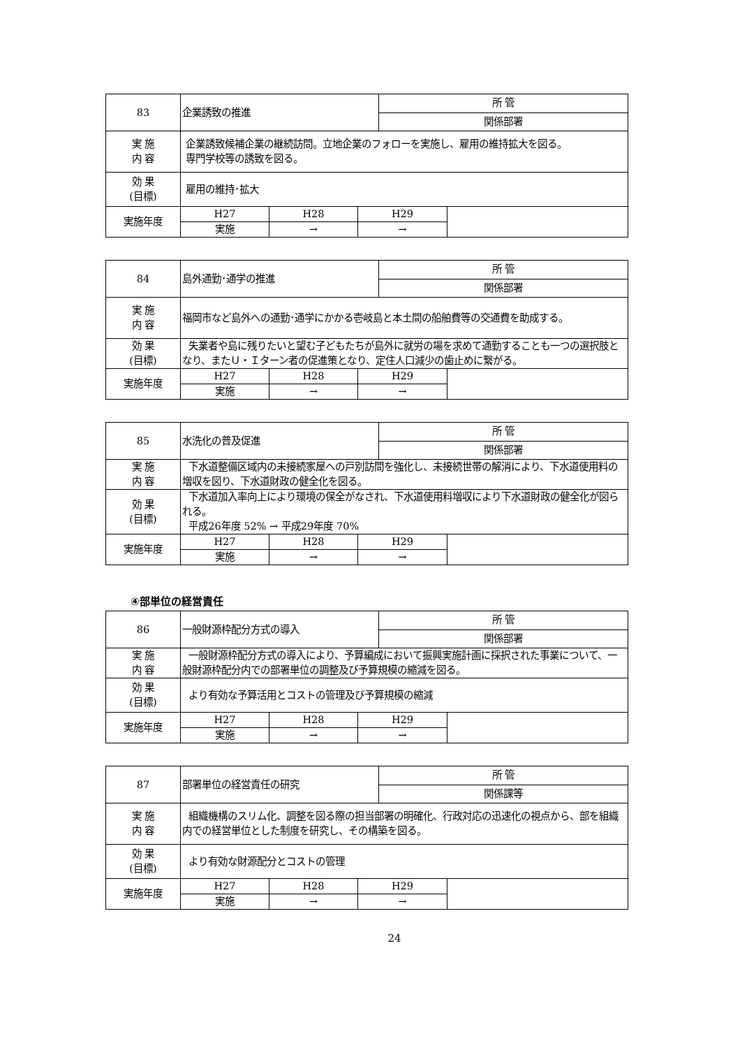| 83 | 企業誘致の推進 | | | 所 管 | |
| | | | | 関係部署 | |
| 実 施 内 容 | 企業誘致候補企業の継続訪問。立地企業のフォローを実施し、雇用の維持拡大を図る。 専門学校等の誘致を図る。 | | | | |
| 効 果 (目標) | 雇用の維持･拡大 | | | | |
| 実施年度 | H27 | H28 | H29 | | |
| | 実施 | → | → | | |
| 84 | 島外通勤･通学の推進 | | | 所 管 | |
| | | | | 関係部署 | |
| 実 施 内 容 | 福岡市など島外への通勤･通学にかかる壱岐島と本土間の船舶費等の交通費を助成する。 | | | | |
| 効 果 (目標) | 失業者や島に残りたいと望む子どもたちが島外に就労の場を求めて通勤することも一つの選択肢となり、またＵ・Ｉターン者の促進策となり、定住人口減少の歯止めに繋がる。 | | | | |
| 実施年度 | H27 | H28 | H29 | | |
| | 実施 | → | → | | |
| 85 | 水洗化の普及促進 | | | 所 管 | |
| | | | | 関係部署 | |
| 実 施 内 容 | 下水道整備区域内の未接続家屋への戸別訪問を強化し、未接続世帯の解消により、下水道使用料の増収を図り、下水道財政の健全化を図る。 | | | | |
| 効 果 (目標) | 下水道加入率向上により環境の保全がなされ、下水道使用料増収により下水道財政の健全化が図られる。 平成26年度 52% → 平成29年度 70% | | | | |
| 実施年度 | H27 | H28 | H29 | | |
| | 実施 | → | → | | |
④部単位の経営責任
| 86 | 一般財源枠配分方式の導入 | | | 所 管 | |
| | | | | 関係部署 | |
| 実 施 内 容 | 一般財源枠配分方式の導入により、予算編成において振興実施計画に採択された事業について、一般財源枠配分内での部署単位の調整及び予算規模の縮減を図る。 | | | | |
| 効 果 (目標) | より有効な予算活用とコストの管理及び予算規模の縮減 | | | | |
| 実施年度 | H27 | H28 | H29 | | |
| | 実施 | → | → | | |
| 87 | 部署単位の経営責任の研究 | | | 所 管 | |
| | | | | 関係課等 | |
| 実 施 内 容 | 組織機構のスリム化、調整を図る際の担当部署の明確化、行政対応の迅速化の視点から、部を組織内での経営単位とした制度を研究し、その構築を図る。 | | | | |
| 効 果 (目標) | より有効な財源配分とコストの管理 | | | | |
| 実施年度 | H27 | H28 | H29 | | |
| | 実施 | → | → | | |
24